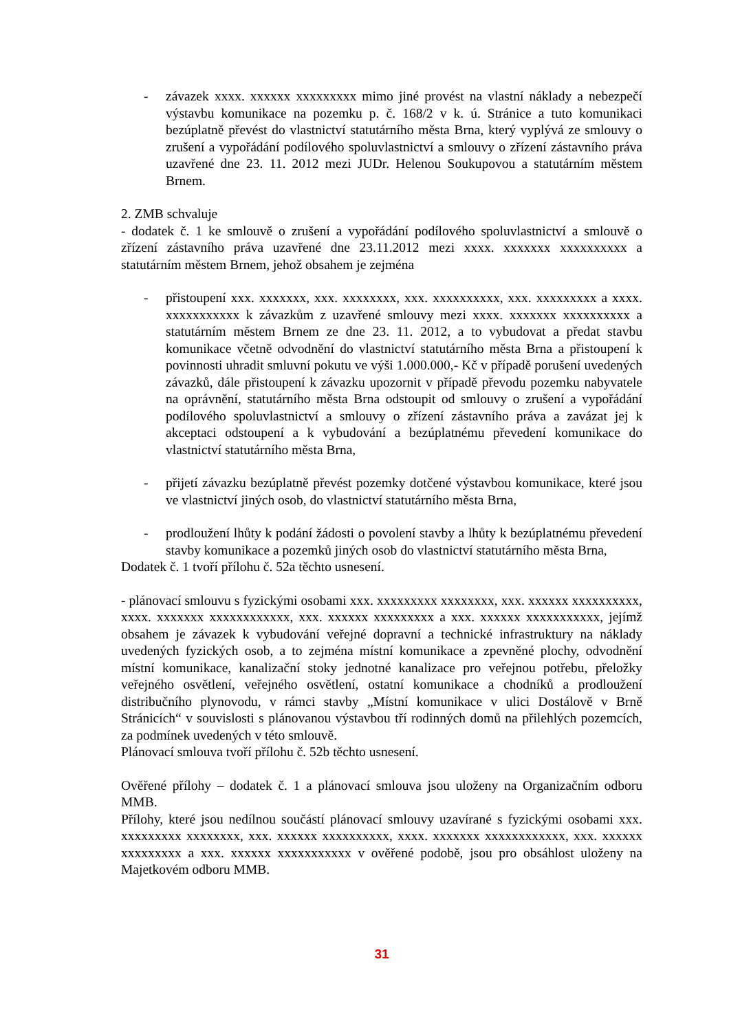- závazek xxxx. xxxxxx xxxxxxxxx mimo jiné provést na vlastní náklady a nebezpečí výstavbu komunikace na pozemku p. č. 168/2 v k. ú. Stránice a tuto komunikaci bezúplatně převést do vlastnictví statutárního města Brna, který vyplývá ze smlouvy o zrušení a vypořádání podílového spoluvlastnictví a smlouvy o zřízení zástavního práva uzavřené dne 23. 11. 2012 mezi JUDr. Helenou Soukupovou a statutárním městem Brnem.
2. ZMB schvaluje
- dodatek č. 1 ke smlouvě o zrušení a vypořádání podílového spoluvlastnictví a smlouvě o zřízení zástavního práva uzavřené dne 23.11.2012 mezi xxxx. xxxxxxx xxxxxxxxxx a statutárním městem Brnem, jehož obsahem je zejména
- přistoupení xxx. xxxxxxx, xxx. xxxxxxxx, xxx. xxxxxxxxxx, xxx. xxxxxxxxx a xxxx. xxxxxxxxxxx k závazkům z uzavřené smlouvy mezi xxxx. xxxxxxx xxxxxxxxxx a statutárním městem Brnem ze dne 23. 11. 2012, a to vybudovat a předat stavbu komunikace včetně odvodnění do vlastnictví statutárního města Brna a přistoupení k povinnosti uhradit smluvní pokutu ve výši 1.000.000,- Kč v případě porušení uvedených závazků, dále přistoupení k závazku upozornit v případě převodu pozemku nabyvatele na oprávnění, statutárního města Brna odstoupit od smlouvy o zrušení a vypořádání podílového spoluvlastnictví a smlouvy o zřízení zástavního práva a zavázat jej k akceptaci odstoupení a k vybudování a bezúplatnému převedení komunikace do vlastnictví statutárního města Brna,
- přijetí závazku bezúplatně převést pozemky dotčené výstavbou komunikace, které jsou ve vlastnictví jiných osob, do vlastnictví statutárního města Brna,
- prodloužení lhůty k podání žádosti o povolení stavby a lhůty k bezúplatnému převedení stavby komunikace a pozemků jiných osob do vlastnictví statutárního města Brna,
Dodatek č. 1 tvoří přílohu č. 52a těchto usnesení.
- plánovací smlouvu s fyzickými osobami xxx. xxxxxxxxx xxxxxxxx, xxx. xxxxxx xxxxxxxxxx, xxxx. xxxxxxx xxxxxxxxxxxx, xxx. xxxxxx xxxxxxxxx a xxx. xxxxxx xxxxxxxxxxx, jejímž obsahem je závazek k vybudování veřejné dopravní a technické infrastruktury na náklady uvedených fyzických osob, a to zejména místní komunikace a zpevněné plochy, odvodnění místní komunikace, kanalizační stoky jednotné kanalizace pro veřejnou potřebu, přeložky veřejného osvětlení, veřejného osvětlení, ostatní komunikace a chodníků a prodloužení distribučního plynovodu, v rámci stavby „Místní komunikace v ulici Dostálově v Brně Stránicích“ v souvislosti s plánovanou výstavbou tří rodinných domů na přilehlých pozemcích, za podmínek uvedených v této smlouvě.
Plánovací smlouva tvoří přílohu č. 52b těchto usnesení.
Ověřené přílohy – dodatek č. 1 a plánovací smlouva jsou uloženy na Organizačním odboru MMB.
Přílohy, které jsou nedílnou součástí plánovací smlouvy uzavírané s fyzickými osobami xxx. xxxxxxxxx xxxxxxxx, xxx. xxxxxx xxxxxxxxxx, xxxx. xxxxxxx xxxxxxxxxxxx, xxx. xxxxxx xxxxxxxxx a xxx. xxxxxx xxxxxxxxxxx v ověřené podobě, jsou pro obsáhlost uloženy na Majetkovém odboru MMB.
31